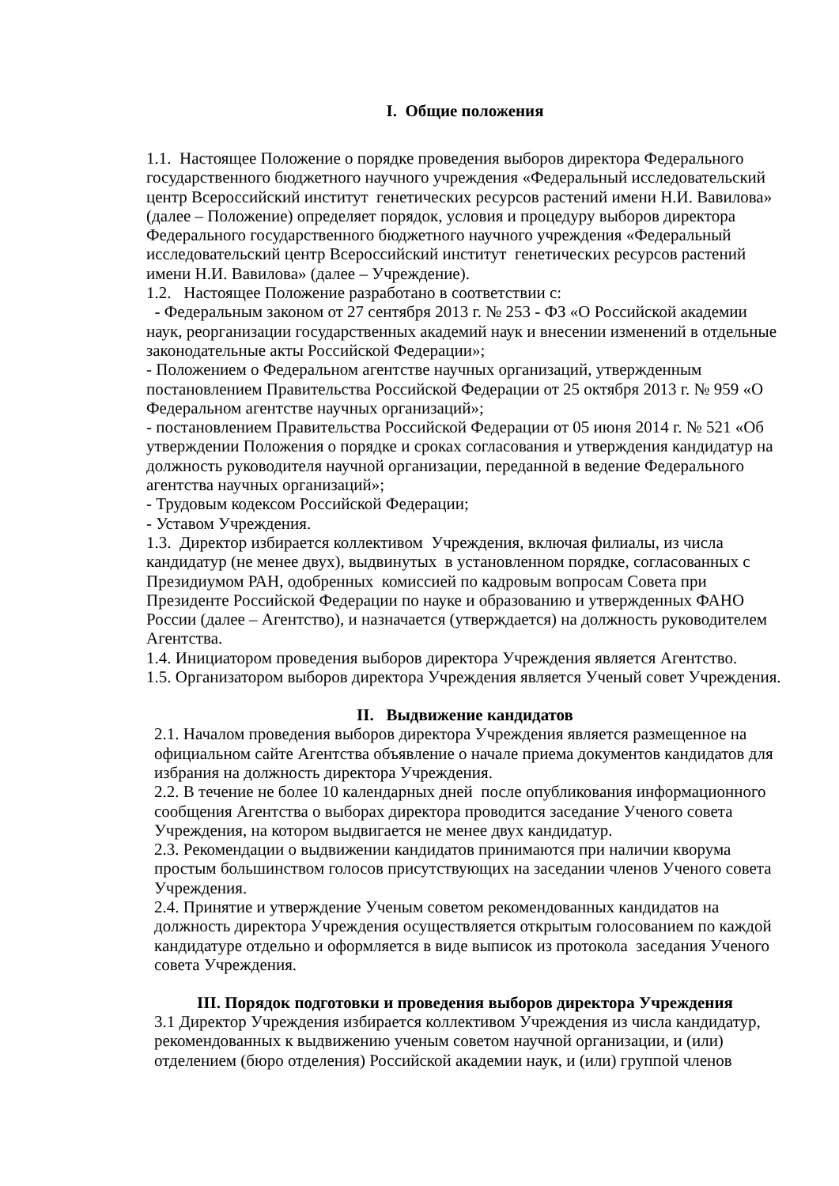I. Общие положения
1.1. Настоящее Положение о порядке проведения выборов директора Федерального государственного бюджетного научного учреждения «Федеральный исследовательский центр Всероссийский институт генетических ресурсов растений имени Н.И. Вавилова» (далее – Положение) определяет порядок, условия и процедуру выборов директора Федерального государственного бюджетного научного учреждения «Федеральный исследовательский центр Всероссийский институт генетических ресурсов растений имени Н.И. Вавилова» (далее – Учреждение).
1.2. Настоящее Положение разработано в соответствии с:
- Федеральным законом от 27 сентября 2013 г. № 253 - ФЗ «О Российской академии наук, реорганизации государственных академий наук и внесении изменений в отдельные законодательные акты Российской Федерации»;
- Положением о Федеральном агентстве научных организаций, утвержденным постановлением Правительства Российской Федерации от 25 октября 2013 г. № 959 «О Федеральном агентстве научных организаций»;
- постановлением Правительства Российской Федерации от 05 июня 2014 г. № 521 «Об утверждении Положения о порядке и сроках согласования и утверждения кандидатур на должность руководителя научной организации, переданной в ведение Федерального агентства научных организаций»;
- Трудовым кодексом Российской Федерации;
- Уставом Учреждения.
1.3. Директор избирается коллективом Учреждения, включая филиалы, из числа кандидатур (не менее двух), выдвинутых в установленном порядке, согласованных с Президиумом РАН, одобренных комиссией по кадровым вопросам Совета при Президенте Российской Федерации по науке и образованию и утвержденных ФАНО России (далее – Агентство), и назначается (утверждается) на должность руководителем Агентства.
1.4. Инициатором проведения выборов директора Учреждения является Агентство.
1.5. Организатором выборов директора Учреждения является Ученый совет Учреждения.
II. Выдвижение кандидатов
2.1. Началом проведения выборов директора Учреждения является размещенное на официальном сайте Агентства объявление о начале приема документов кандидатов для избрания на должность директора Учреждения.
2.2. В течение не более 10 календарных дней после опубликования информационного сообщения Агентства о выборах директора проводится заседание Ученого совета Учреждения, на котором выдвигается не менее двух кандидатур.
2.3. Рекомендации о выдвижении кандидатов принимаются при наличии кворума простым большинством голосов присутствующих на заседании членов Ученого совета Учреждения.
2.4. Принятие и утверждение Ученым советом рекомендованных кандидатов на должность директора Учреждения осуществляется открытым голосованием по каждой кандидатуре отдельно и оформляется в виде выписок из протокола заседания Ученого совета Учреждения.
III. Порядок подготовки и проведения выборов директора Учреждения
3.1 Директор Учреждения избирается коллективом Учреждения из числа кандидатур, рекомендованных к выдвижению ученым советом научной организации, и (или) отделением (бюро отделения) Российской академии наук, и (или) группой членов